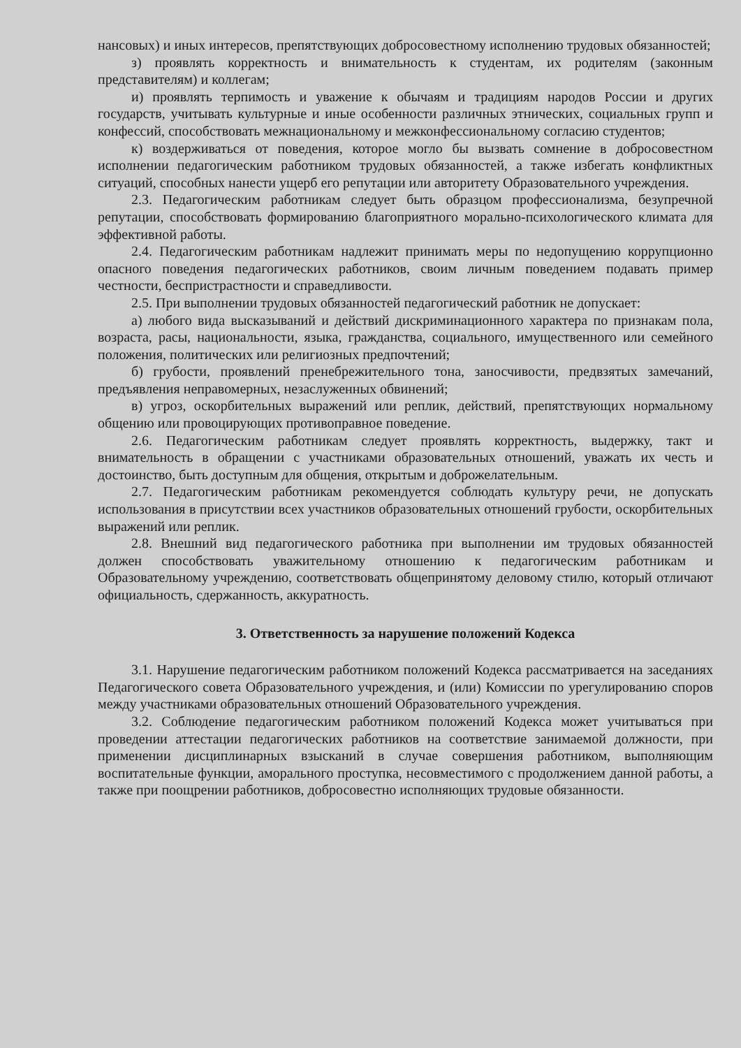нансовых) и иных интересов, препятствующих добросовестному исполнению трудовых обязанностей;
з) проявлять корректность и внимательность к студентам, их родителям (законным представителям) и коллегам;
и) проявлять терпимость и уважение к обычаям и традициям народов России и других государств, учитывать культурные и иные особенности различных этнических, социальных групп и конфессий, способствовать межнациональному и межконфессиональному согласию студентов;
к) воздерживаться от поведения, которое могло бы вызвать сомнение в добросовестном исполнении педагогическим работником трудовых обязанностей, а также избегать конфликтных ситуаций, способных нанести ущерб его репутации или авторитету Образовательного учреждения.
2.3. Педагогическим работникам следует быть образцом профессионализма, безупречной репутации, способствовать формированию благоприятного морально-психологического климата для эффективной работы.
2.4. Педагогическим работникам надлежит принимать меры по недопущению коррупционно опасного поведения педагогических работников, своим личным поведением подавать пример честности, беспристрастности и справедливости.
2.5. При выполнении трудовых обязанностей педагогический работник не допускает:
а) любого вида высказываний и действий дискриминационного характера по признакам пола, возраста, расы, национальности, языка, гражданства, социального, имущественного или семейного положения, политических или религиозных предпочтений;
б) грубости, проявлений пренебрежительного тона, заносчивости, предвзятых замечаний, предъявления неправомерных, незаслуженных обвинений;
в) угроз, оскорбительных выражений или реплик, действий, препятствующих нормальному общению или провоцирующих противоправное поведение.
2.6. Педагогическим работникам следует проявлять корректность, выдержку, такт и внимательность в обращении с участниками образовательных отношений, уважать их честь и достоинство, быть доступным для общения, открытым и доброжелательным.
2.7. Педагогическим работникам рекомендуется соблюдать культуру речи, не допускать использования в присутствии всех участников образовательных отношений грубости, оскорбительных выражений или реплик.
2.8. Внешний вид педагогического работника при выполнении им трудовых обязанностей должен способствовать уважительному отношению к педагогическим работникам и Образовательному учреждению, соответствовать общепринятому деловому стилю, который отличают официальность, сдержанность, аккуратность.
3. Ответственность за нарушение положений Кодекса
3.1. Нарушение педагогическим работником положений Кодекса рассматривается на заседаниях Педагогического совета Образовательного учреждения, и (или) Комиссии по урегулированию споров между участниками образовательных отношений Образовательного учреждения.
3.2. Соблюдение педагогическим работником положений Кодекса может учитываться при проведении аттестации педагогических работников на соответствие занимаемой должности, при применении дисциплинарных взысканий в случае совершения работником, выполняющим воспитательные функции, аморального проступка, несовместимого с продолжением данной работы, а также при поощрении работников, добросовестно исполняющих трудовые обязанности.